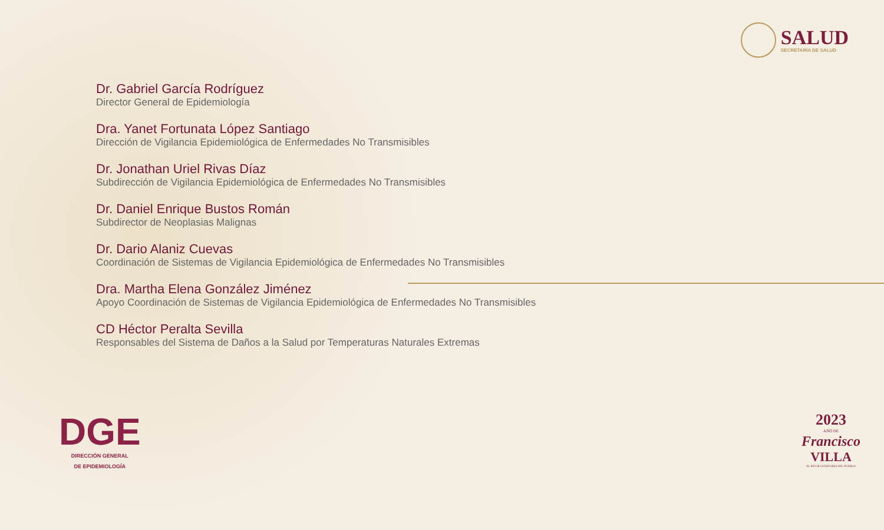SALUD
SECRETARÍA DE SALUD
Dr. Gabriel García Rodríguez
Director General de Epidemiología
Dra. Yanet Fortunata López Santiago
Dirección de Vigilancia Epidemiológica de Enfermedades No Transmisibles
Dr. Jonathan Uriel Rivas Díaz
Subdirección de Vigilancia Epidemiológica de Enfermedades No Transmisibles
Dr. Daniel Enrique Bustos Román
Subdirector de Neoplasias Malignas
Dr. Dario Alaniz Cuevas
Coordinación de Sistemas de Vigilancia Epidemiológica de Enfermedades No Transmisibles
Dra. Martha Elena González Jiménez
Apoyo Coordinación de Sistemas de Vigilancia Epidemiológica de Enfermedades No Transmisibles
CD Héctor Peralta Sevilla
Responsables del Sistema de Daños a la Salud por Temperaturas Naturales Extremas
DGE
DIRECCIÓN GENERAL
DE EPIDEMIOLOGÍA
2023
AÑO DE
Francisco
VILLA
EL REVOLUCIONARIO DEL PUEBLO